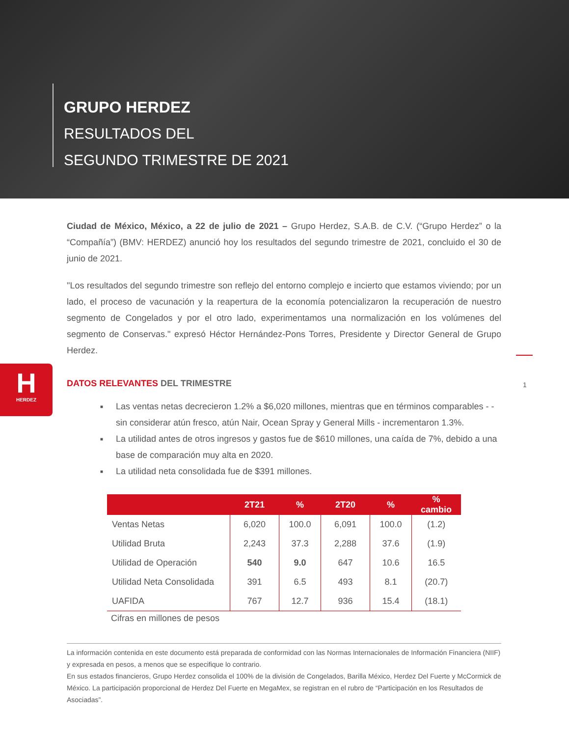GRUPO HERDEZ
RESULTADOS DEL
SEGUNDO TRIMESTRE DE 2021
H
HERDEZ
1
Ciudad de México, México, a 22 de julio de 2021 – Grupo Herdez, S.A.B. de C.V. (“Grupo Herdez” o la “Compañía”) (BMV: HERDEZ) anunció hoy los resultados del segundo trimestre de 2021, concluido el 30 de junio de 2021.
"Los resultados del segundo trimestre son reflejo del entorno complejo e incierto que estamos viviendo; por un lado, el proceso de vacunación y la reapertura de la economía potencializaron la recuperación de nuestro segmento de Congelados y por el otro lado, experimentamos una normalización en los volúmenes del segmento de Conservas." expresó Héctor Hernández-Pons Torres, Presidente y Director General de Grupo Herdez.
DATOS RELEVANTES DEL TRIMESTRE
■ Las ventas netas decrecieron 1.2% a $6,020 millones, mientras que en términos comparables - -sin considerar atún fresco, atún Nair, Ocean Spray y General Mills - incrementaron 1.3%.
■ La utilidad antes de otros ingresos y gastos fue de $610 millones, una caída de 7%, debido a una base de comparación muy alta en 2020.
■ La utilidad neta consolidada fue de $391 millones.
| | 2T21 | % | 2T20 | % | % cambio |
| --- | --- | --- | --- | --- | --- |
| Ventas Netas | 6,020 | 100.0 | 6,091 | 100.0 | (1.2) |
| Utilidad Bruta | 2,243 | 37.3 | 2,288 | 37.6 | (1.9) |
| Utilidad de Operación | 540 | 9.0 | 647 | 10.6 | 16.5 |
| Utilidad Neta Consolidada | 391 | 6.5 | 493 | 8.1 | (20.7) |
| UAFIDA | 767 | 12.7 | 936 | 15.4 | (18.1) |
Cifras en millones de pesos
La información contenida en este documento está preparada de conformidad con las Normas Internacionales de Información Financiera (NIIF) y expresada en pesos, a menos que se especifique lo contrario.
En sus estados financieros, Grupo Herdez consolida el 100% de la división de Congelados, Barilla México, Herdez Del Fuerte y McCormick de México. La participación proporcional de Herdez Del Fuerte en MegaMex, se registran en el rubro de “Participación en los Resultados de Asociadas”.